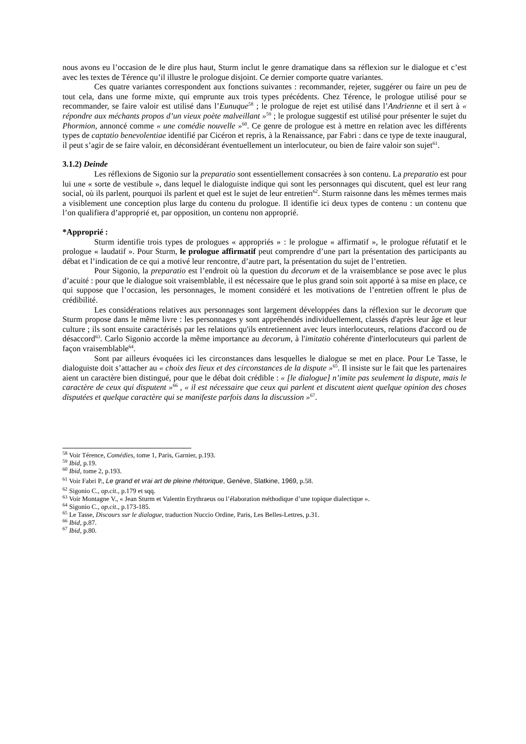nous avons eu l’occasion de le dire plus haut, Sturm inclut le genre dramatique dans sa réflexion sur le dialogue et c’est avec les textes de Térence qu’il illustre le prologue disjoint. Ce dernier comporte quatre variantes.
Ces quatre variantes correspondent aux fonctions suivantes : recommander, rejeter, suggérer ou faire un peu de tout cela, dans une forme mixte, qui emprunte aux trois types précédents. Chez Térence, le prologue utilisé pour se recommander, se faire valoir est utilisé dans l’Eunuque<sup>58</sup> ; le prologue de rejet est utilisé dans l’Andrienne et il sert à « répondre aux méchants propos d’un vieux poète malveillant »<sup>59</sup> ; le prologue suggestif est utilisé pour présenter le sujet du Phormion, annoncé comme « une comédie nouvelle »<sup>60</sup>. Ce genre de prologue est à mettre en relation avec les différents types de captatio benevolentiae identifié par Cicéron et repris, à la Renaissance, par Fabri : dans ce type de texte inaugural, il peut s’agir de se faire valoir, en déconsidérant éventuellement un interlocuteur, ou bien de faire valoir son sujet<sup>61</sup>.
3.1.2) Deinde
Les réflexions de Sigonio sur la preparatio sont essentiellement consacrées à son contenu. La preparatio est pour lui une « sorte de vestibule », dans lequel le dialoguiste indique qui sont les personnages qui discutent, quel est leur rang social, où ils parlent, pourquoi ils parlent et quel est le sujet de leur entretien<sup>62</sup>. Sturm raisonne dans les mêmes termes mais a visiblement une conception plus large du contenu du prologue. Il identifie ici deux types de contenu : un contenu que l’on qualifiera d’approprié et, par opposition, un contenu non approprié.
*Approprié :
Sturm identifie trois types de prologues « appropriés » : le prologue « affirmatif », le prologue réfutatif et le prologue « laudatif ». Pour Sturm, le prologue affirmatif peut comprendre d’une part la présentation des participants au débat et l’indication de ce qui a motivé leur rencontre, d’autre part, la présentation du sujet de l’entretien.
Pour Sigonio, la preparatio est l’endroit où la question du decorum et de la vraisemblance se pose avec le plus d’acuité : pour que le dialogue soit vraisemblable, il est nécessaire que le plus grand soin soit apporté à sa mise en place, ce qui suppose que l’occasion, les personnages, le moment considéré et les motivations de l’entretien offrent le plus de crédibilité.
Les considérations relatives aux personnages sont largement développées dans la réflexion sur le decorum que Sturm propose dans le même livre : les personnages y sont appréhendés individuellement, classés d'après leur âge et leur culture ; ils sont ensuite caractérisés par les relations qu'ils entretiennent avec leurs interlocuteurs, relations d'accord ou de désaccord<sup>63</sup>. Carlo Sigonio accorde la même importance au decorum, à l'imitatio cohérente d'interlocuteurs qui parlent de façon vraisemblable<sup>64</sup>.
Sont par ailleurs évoquées ici les circonstances dans lesquelles le dialogue se met en place. Pour Le Tasse, le dialoguiste doit s’attacher au « choix des lieux et des circonstances de la dispute »<sup>65</sup>. Il insiste sur le fait que les partenaires aient un caractère bien distingué, pour que le débat doit crédible : « [le dialogue] n’imite pas seulement la dispute, mais le caractère de ceux qui disputent »<sup>66</sup> , « il est nécessaire que ceux qui parlent et discutent aient quelque opinion des choses disputées et quelque caractère qui se manifeste parfois dans la discussion »<sup>67</sup>.
<sup>58</sup> Voir Térence, Comédies, tome 1, Paris, Garnier, p.193.
<sup>59</sup> Ibid, p.19.
<sup>60</sup> Ibid, tome 2, p.193.
<sup>61</sup> Voir Fabri P., Le grand et vrai art de pleine rhétorique, Genève, Slatkine, 1969, p.58.
<sup>62</sup> Sigonio C., op.cit., p.179 et sqq.
<sup>63</sup> Voir Montagne V., « Jean Sturm et Valentin Erythraeus ou l’élaboration méthodique d’une topique dialectique ».
<sup>64</sup> Sigonio C., op.cit., p.173-185.
<sup>65</sup> Le Tasse, Discours sur le dialogue, traduction Nuccio Ordine, Paris, Les Belles-Lettres, p.31.
<sup>66</sup> Ibid, p.87.
<sup>67</sup> Ibid, p.80.